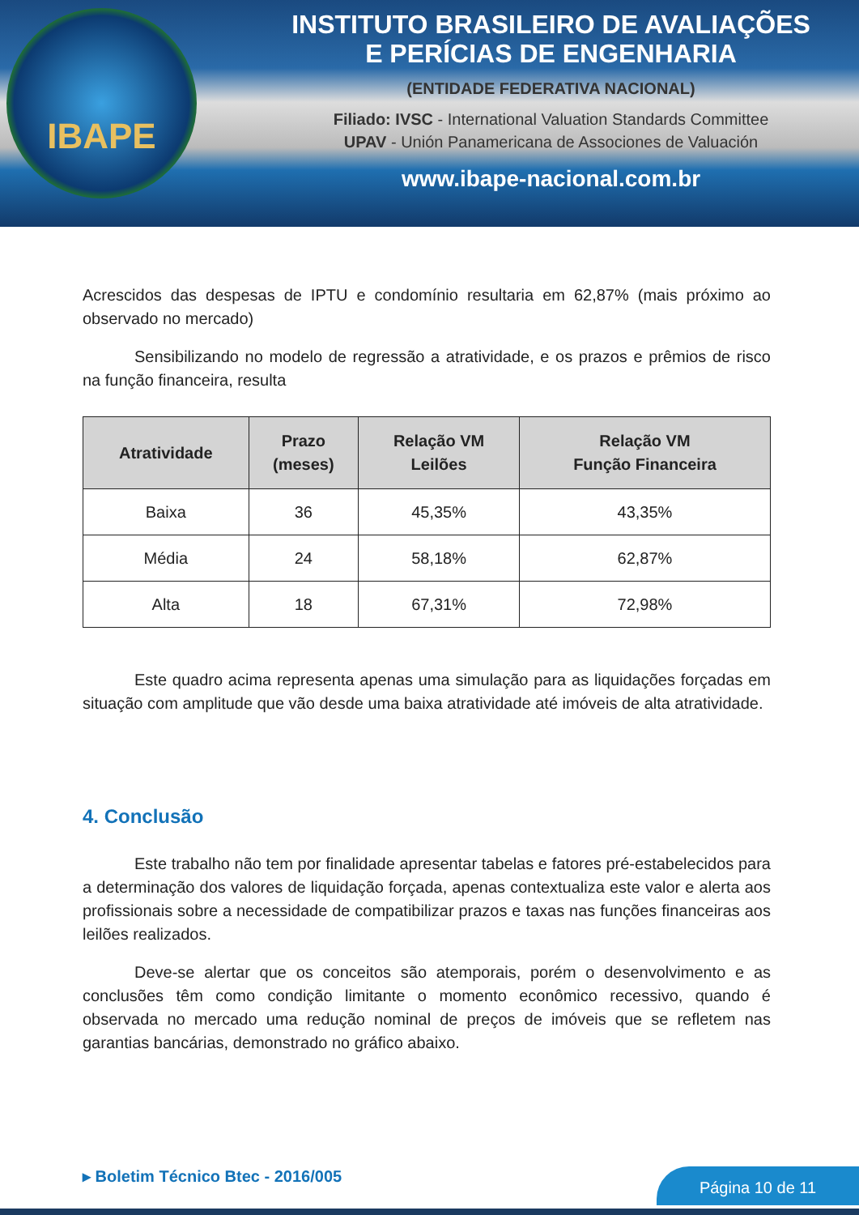IBAPE
INSTITUTO BRASILEIRO DE AVALIAÇÕES
E PERÍCIAS DE ENGENHARIA
(ENTIDADE FEDERATIVA NACIONAL)
Filiado: IVSC - International Valuation Standards Committee
UPAV - Unión Panamericana de Associones de Valuación
www.ibape-nacional.com.br
Acrescidos das despesas de IPTU e condomínio resultaria em 62,87% (mais próximo ao observado no mercado)
Sensibilizando no modelo de regressão a atratividade, e os prazos e prêmios de risco na função financeira, resulta
| Atratividade | Prazo (meses) | Relação VM Leilões | Relação VM Função Financeira |
| --- | --- | --- | --- |
| Baixa | 36 | 45,35% | 43,35% |
| Média | 24 | 58,18% | 62,87% |
| Alta | 18 | 67,31% | 72,98% |
Este quadro acima representa apenas uma simulação para as liquidações forçadas em situação com amplitude que vão desde uma baixa atratividade até imóveis de alta atratividade.
4. Conclusão
Este trabalho não tem por finalidade apresentar tabelas e fatores pré-estabelecidos para a determinação dos valores de liquidação forçada, apenas contextualiza este valor e alerta aos profissionais sobre a necessidade de compatibilizar prazos e taxas nas funções financeiras aos leilões realizados.
Deve-se alertar que os conceitos são atemporais, porém o desenvolvimento e as conclusões têm como condição limitante o momento econômico recessivo, quando é observada no mercado uma redução nominal de preços de imóveis que se refletem nas garantias bancárias, demonstrado no gráfico abaixo.
▸ Boletim Técnico Btec - 2016/005
Página 10 de 11